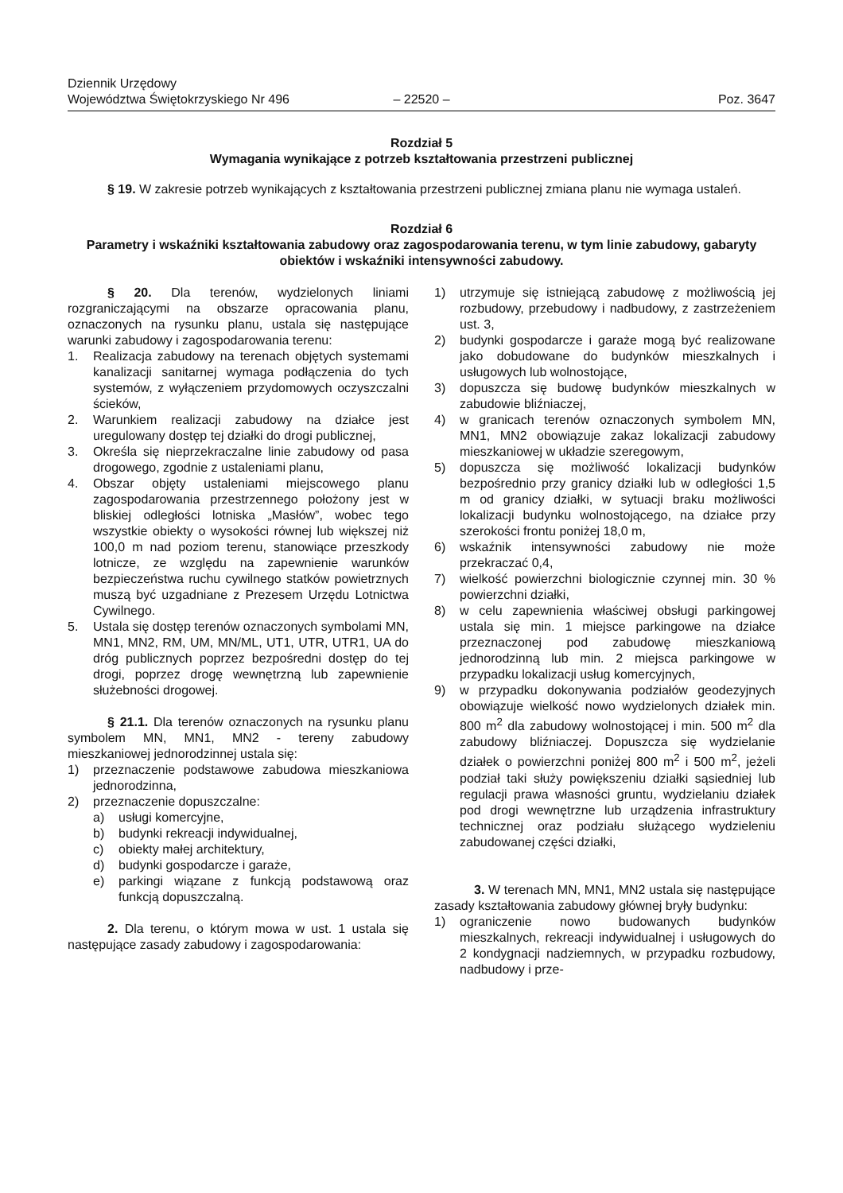Dziennik Urzędowy
Województwa Świętokrzyskiego Nr 496
– 22520 –
Poz. 3647
Rozdział 5
Wymagania wynikające z potrzeb kształtowania przestrzeni publicznej
§ 19. W zakresie potrzeb wynikających z kształtowania przestrzeni publicznej zmiana planu nie wymaga ustaleń.
Rozdział 6
Parametry i wskaźniki kształtowania zabudowy oraz zagospodarowania terenu, w tym linie zabudowy, gabaryty obiektów i wskaźniki intensywności zabudowy.
§ 20. Dla terenów, wydzielonych liniami rozgraniczającymi na obszarze opracowania planu, oznaczonych na rysunku planu, ustala się następujące warunki zabudowy i zagospodarowania terenu:
1. Realizacja zabudowy na terenach objętych systemami kanalizacji sanitarnej wymaga podłączenia do tych systemów, z wyłączeniem przydomowych oczyszczalni ścieków,
2. Warunkiem realizacji zabudowy na działce jest uregulowany dostęp tej działki do drogi publicznej,
3. Określa się nieprzekraczalne linie zabudowy od pasa drogowego, zgodnie z ustaleniami planu,
4. Obszar objęty ustaleniami miejscowego planu zagospodarowania przestrzennego położony jest w bliskiej odległości lotniska „Masłów”, wobec tego wszystkie obiekty o wysokości równej lub większej niż 100,0 m nad poziom terenu, stanowiące przeszkody lotnicze, ze względu na zapewnienie warunków bezpieczeństwa ruchu cywilnego statków powietrznych muszą być uzgadniane z Prezesem Urzędu Lotnictwa Cywilnego.
5. Ustala się dostęp terenów oznaczonych symbolami MN, MN1, MN2, RM, UM, MN/ML, UT1, UTR, UTR1, UA do dróg publicznych poprzez bezpośredni dostęp do tej drogi, poprzez drogę wewnętrzną lub zapewnienie służebności drogowej.
§ 21.1. Dla terenów oznaczonych na rysunku planu symbolem MN, MN1, MN2 - tereny zabudowy mieszkaniowej jednorodzinnej ustala się:
1) przeznaczenie podstawowe zabudowa mieszkaniowa jednorodzinna,
2) przeznaczenie dopuszczalne:
a) usługi komercyjne,
b) budynki rekreacji indywidualnej,
c) obiekty małej architektury,
d) budynki gospodarcze i garaże,
e) parkingi wiązane z funkcją podstawową oraz funkcją dopuszczalną.
2. Dla terenu, o którym mowa w ust. 1 ustala się następujące zasady zabudowy i zagospodarowania:
1) utrzymuje się istniejącą zabudowę z możliwością jej rozbudowy, przebudowy i nadbudowy, z zastrzeżeniem ust. 3,
2) budynki gospodarcze i garaże mogą być realizowane jako dobudowane do budynków mieszkalnych i usługowych lub wolnostojące,
3) dopuszcza się budowę budynków mieszkalnych w zabudowie bliźniaczej,
4) w granicach terenów oznaczonych symbolem MN, MN1, MN2 obowiązuje zakaz lokalizacji zabudowy mieszkaniowej w układzie szeregowym,
5) dopuszcza się możliwość lokalizacji budynków bezpośrednio przy granicy działki lub w odległości 1,5 m od granicy działki, w sytuacji braku możliwości lokalizacji budynku wolnostojącego, na działce przy szerokości frontu poniżej 18,0 m,
6) wskaźnik intensywności zabudowy nie może przekraczać 0,4,
7) wielkość powierzchni biologicznie czynnej min. 30 % powierzchni działki,
8) w celu zapewnienia właściwej obsługi parkingowej ustala się min. 1 miejsce parkingowe na działce przeznaczonej pod zabudowę mieszkaniową jednorodzinną lub min. 2 miejsca parkingowe w przypadku lokalizacji usług komercyjnych,
9) w przypadku dokonywania podziałów geodezyjnych obowiązuje wielkość nowo wydzielonych działek min. 800 m<sup>2</sup> dla zabudowy wolnostojącej i min. 500 m<sup>2</sup> dla zabudowy bliźniaczej. Dopuszcza się wydzielanie działek o powierzchni poniżej 800 m<sup>2</sup> i 500 m<sup>2</sup>, jeżeli podział taki służy powiększeniu działki sąsiedniej lub regulacji prawa własności gruntu, wydzielaniu działek pod drogi wewnętrzne lub urządzenia infrastruktury technicznej oraz podziału służącego wydzieleniu zabudowanej części działki,
3. W terenach MN, MN1, MN2 ustala się następujące zasady kształtowania zabudowy głównej bryły budynku:
1) ograniczenie nowo budowanych budynków mieszkalnych, rekreacji indywidualnej i usługowych do 2 kondygnacji nadziemnych, w przypadku rozbudowy, nadbudowy i prze-